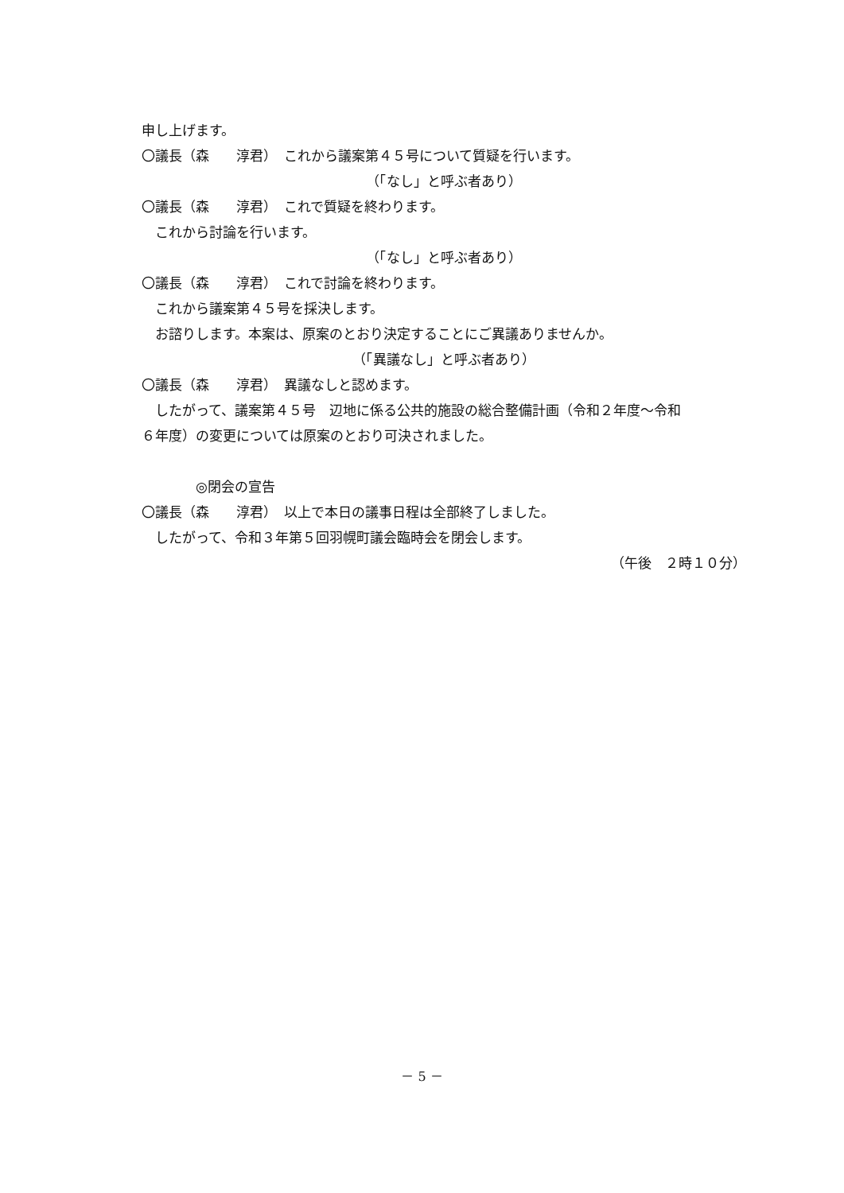申し上げます。
〇議長（森　　淳君）　これから議案第４５号について質疑を行います。
（「なし」と呼ぶ者あり）
〇議長（森　　淳君）　これで質疑を終わります。
　これから討論を行います。
（「なし」と呼ぶ者あり）
〇議長（森　　淳君）　これで討論を終わります。
　これから議案第４５号を採決します。
　お諮りします。本案は、原案のとおり決定することにご異議ありませんか。
（「異議なし」と呼ぶ者あり）
〇議長（森　　淳君）　異議なしと認めます。
　したがって、議案第４５号　辺地に係る公共的施設の総合整備計画（令和２年度～令和
６年度）の変更については原案のとおり可決されました。
　　　　◎閉会の宣告
〇議長（森　　淳君）　以上で本日の議事日程は全部終了しました。
　したがって、令和３年第５回羽幌町議会臨時会を閉会します。
（午後　２時１０分）
－ 5 －